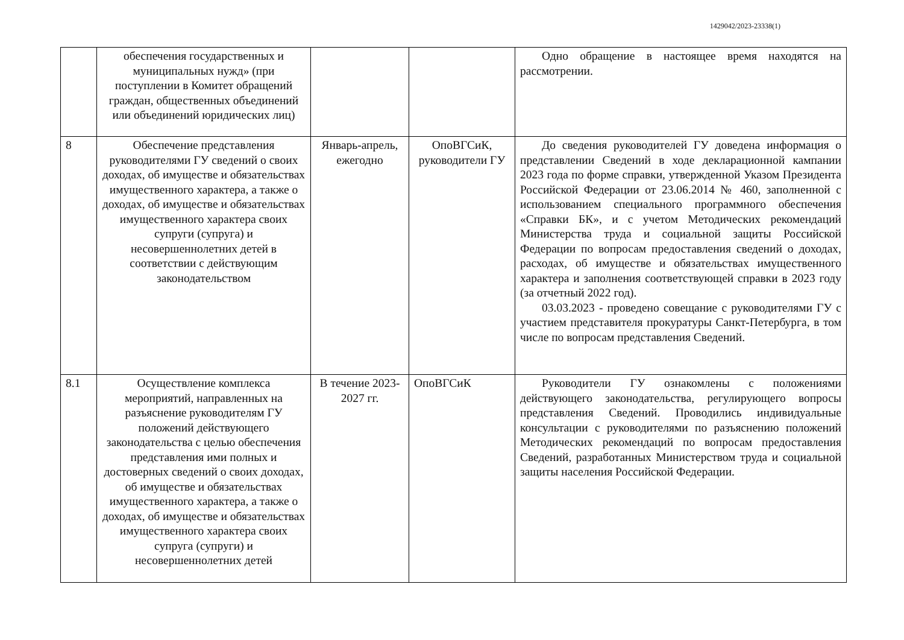1429042/2023-23338(1)
| | обеспечения государственных и муниципальных нужд» (при поступлении в Комитет обращений граждан, общественных объединений или объединений юридических лиц) | | | Одно обращение в настоящее время находятся на рассмотрении. |
| 8 | Обеспечение представления руководителями ГУ сведений о своих доходах, об имуществе и обязательствах имущественного характера, а также о доходах, об имуществе и обязательствах имущественного характера своих супруги (супруга) и несовершеннолетних детей в соответствии с действующим законодательством | Январь-апрель, ежегодно | ОпоВГСиК, руководители ГУ | До сведения руководителей ГУ доведена информация о представлении Сведений в ходе декларационной кампании 2023 года по форме справки, утвержденной Указом Президента Российской Федерации от 23.06.2014 № 460, заполненной с использованием специального программного обеспечения «Справки БК», и с учетом Методических рекомендаций Министерства труда и социальной защиты Российской Федерации по вопросам предоставления сведений о доходах, расходах, об имуществе и обязательствах имущественного характера и заполнения соответствующей справки в 2023 году (за отчетный 2022 год). 03.03.2023 - проведено совещание с руководителями ГУ с участием представителя прокуратуры Санкт-Петербурга, в том числе по вопросам представления Сведений. |
| 8.1 | Осуществление комплекса мероприятий, направленных на разъяснение руководителям ГУ положений действующего законодательства с целью обеспечения представления ими полных и достоверных сведений о своих доходах, об имуществе и обязательствах имущественного характера, а также о доходах, об имуществе и обязательствах имущественного характера своих супруга (супруги) и несовершеннолетних детей | В течение 2023-2027 гг. | ОпоВГСиК | Руководители ГУ ознакомлены с положениями действующего законодательства, регулирующего вопросы представления Сведений. Проводились индивидуальные консультации с руководителями по разъяснению положений Методических рекомендаций по вопросам предоставления Сведений, разработанных Министерством труда и социальной защиты населения Российской Федерации. |